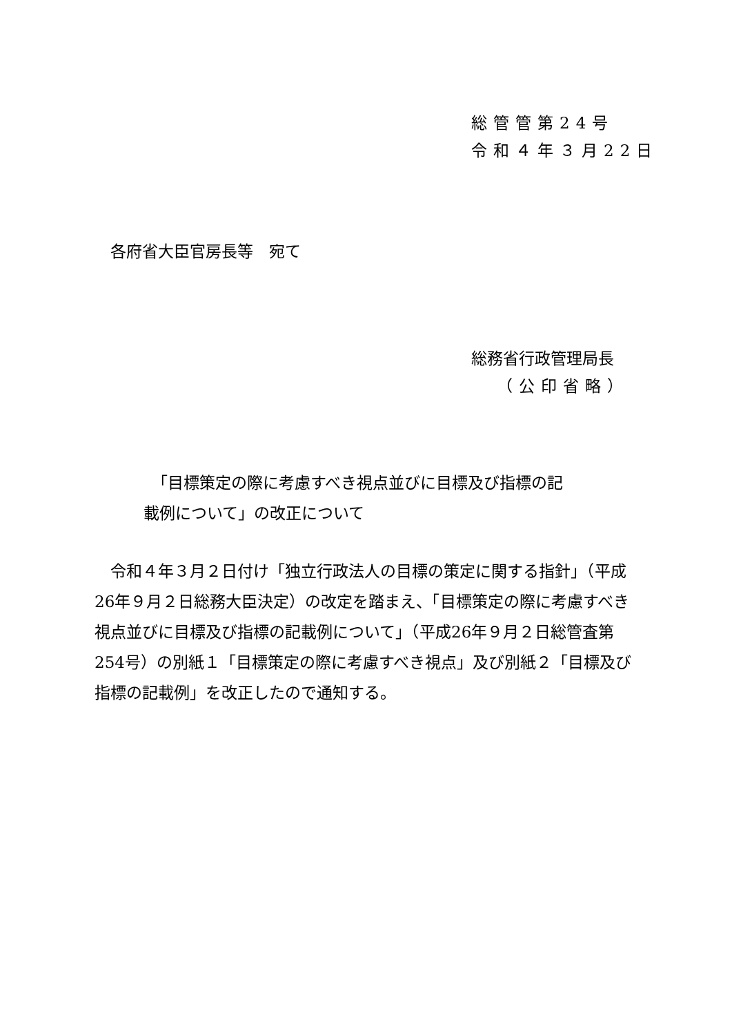総管管第24号
令和４年３月22日
各府省大臣官房長等　宛て
総務省行政管理局長
（公印省略）
「目標策定の際に考慮すべき視点並びに目標及び指標の記
載例について」の改正について
令和４年３月２日付け「独立行政法人の目標の策定に関する指針」（平成26年９月２日総務大臣決定）の改定を踏まえ、「目標策定の際に考慮すべき視点並びに目標及び指標の記載例について」（平成26年９月２日総管査第254号）の別紙１「目標策定の際に考慮すべき視点」及び別紙２「目標及び指標の記載例」を改正したので通知する。